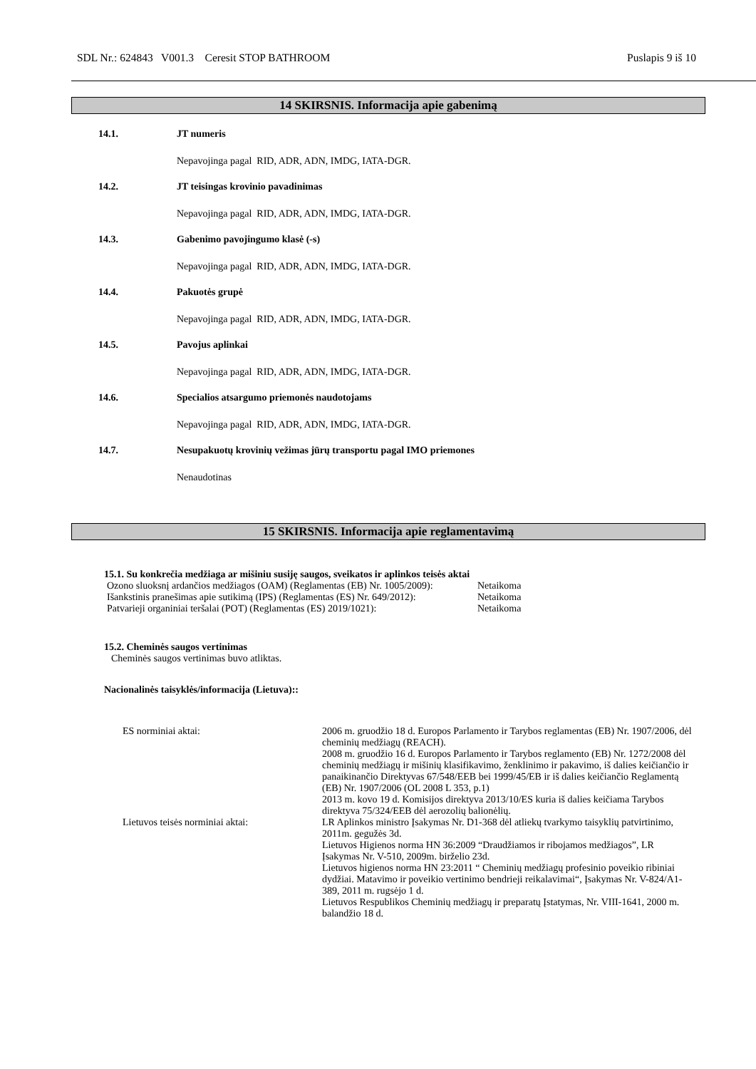SDL Nr.: 624843 V001.3 Ceresit STOP BATHROOM Puslapis 9 iš 10
14 SKIRSNIS. Informacija apie gabenimą
14.1. JT numeris
Nepavojinga pagal RID, ADR, ADN, IMDG, IATA-DGR.
14.2. JT teisingas krovinio pavadinimas
Nepavojinga pagal RID, ADR, ADN, IMDG, IATA-DGR.
14.3. Gabenimo pavojingumo klasė (-s)
Nepavojinga pagal RID, ADR, ADN, IMDG, IATA-DGR.
14.4. Pakuotės grupė
Nepavojinga pagal RID, ADR, ADN, IMDG, IATA-DGR.
14.5. Pavojus aplinkai
Nepavojinga pagal RID, ADR, ADN, IMDG, IATA-DGR.
14.6. Specialios atsargumo priemonės naudotojams
Nepavojinga pagal RID, ADR, ADN, IMDG, IATA-DGR.
14.7. Nesupakuotų krovinių vežimas jūrų transportu pagal IMO priemones
Nenaudotinas
15 SKIRSNIS. Informacija apie reglamentavimą
15.1. Su konkrečia medžiaga ar mišiniu susiję saugos, sveikatos ir aplinkos teisės aktai
| Ozono sluoksnį ardančios medžiagos (OAM) (Reglamentas (EB) Nr. 1005/2009): | Netaikoma |
| Išankstinis pranešimas apie sutikimą (IPS) (Reglamentas (ES) Nr. 649/2012): | Netaikoma |
| Patvarieji organiniai teršalai (POT) (Reglamentas (ES) 2019/1021): | Netaikoma |
15.2. Cheminės saugos vertinimas
Cheminės saugos vertinimas buvo atliktas.
Nacionalinės taisyklės/informacija (Lietuva)::
| ES norminiai aktai: | 2006 m. gruodžio 18 d. Europos Parlamento ir Tarybos reglamentas (EB) Nr. 1907/2006, dėl cheminių medžiagų (REACH). 2008 m. gruodžio 16 d. Europos Parlamento ir Tarybos reglamento (EB) Nr. 1272/2008 dėl cheminių medžiagų ir mišinių klasifikavimo, ženklinimo ir pakavimo, iš dalies keičiančio ir panaikinančio Direktyvas 67/548/EEB bei 1999/45/EB ir iš dalies keičiančio Reglamentą (EB) Nr. 1907/2006 (OL 2008 L 353, p.1) 2013 m. kovo 19 d. Komisijos direktyva 2013/10/ES kuria iš dalies keičiama Tarybos direktyva 75/324/EEB dėl aerozolių balionėlių. |
| Lietuvos teisės norminiai aktai: | LR Aplinkos ministro Įsakymas Nr. D1-368 dėl atliekų tvarkymo taisyklių patvirtinimo, 2011m. gegužės 3d. Lietuvos Higienos norma HN 36:2009 “Draudžiamos ir ribojamos medžiagos”, LR Įsakymas Nr. V-510, 2009m. birželio 23d. Lietuvos higienos norma HN 23:2011 “ Cheminių medžiagų profesinio poveikio ribiniai dydžiai. Matavimo ir poveikio vertinimo bendrieji reikalavimai“, Įsakymas Nr. V-824/A1-389, 2011 m. rugsėjo 1 d. Lietuvos Respublikos Cheminių medžiagų ir preparatų Įstatymas, Nr. VIII-1641, 2000 m. balandžio 18 d. |